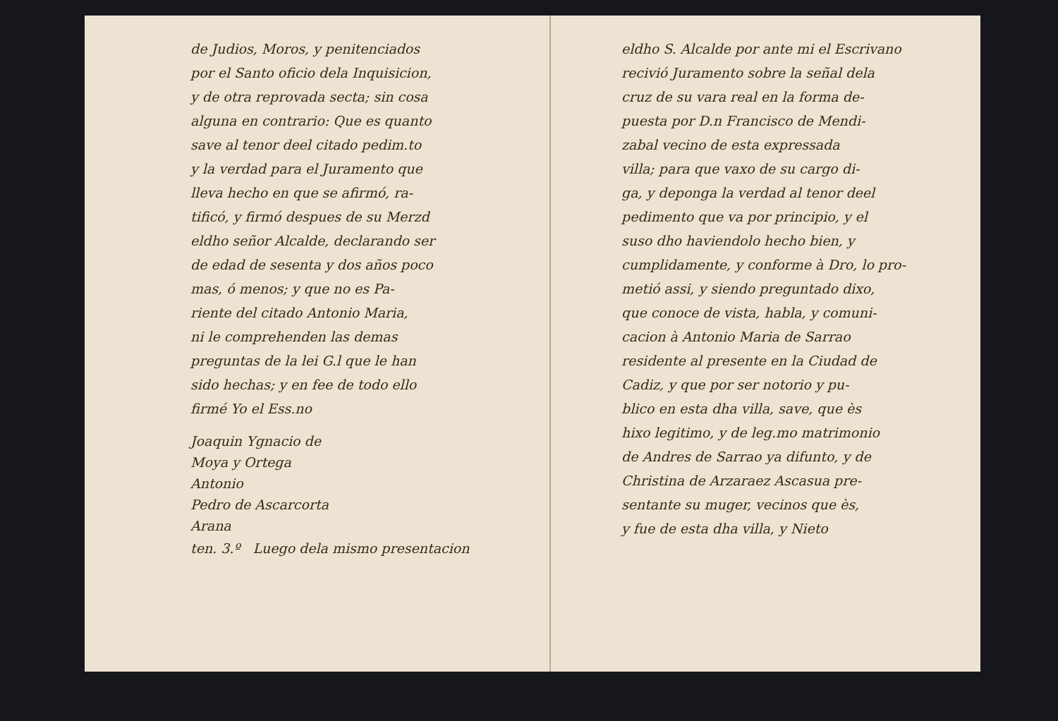de Judios, Moros, y penitenciados
por el Santo oficio dela Inquisicion,
y de otra reprovada secta; sin cosa
alguna en contrario: Que es quanto
save al tenor deel citado pedim.to
y la verdad para el Juramento que
lleva hecho en que se afirmó, ra-
tificó, y firmó despues de su Merzd
eldho señor Alcalde, declarando ser
de edad de sesenta y dos años poco
mas, ó menos; y que no es Pa-
riente del citado Antonio Maria,
ni le comprehenden las demas
preguntas de la lei G.l que le han
sido hechas; y en fee de todo ello
firmé Yo el Ess.no
Joaquin Ygnacio de
Moya y Ortega
Antonio
Pedro de Ascarcorta
Arana
ten. 3.º Luego dela mismo presentacion
eldho S. Alcalde por ante mi el Escrivano
recivió Juramento sobre la señal dela
cruz de su vara real en la forma de-
puesta por D.n Francisco de Mendi-
zabal vecino de esta expressada
villa; para que vaxo de su cargo di-
ga, y deponga la verdad al tenor deel
pedimento que va por principio, y el
suso dho haviendolo hecho bien, y
cumplidamente, y conforme à Dro, lo pro-
metió assi, y siendo preguntado dixo,
que conoce de vista, habla, y comuni-
cacion à Antonio Maria de Sarrao
residente al presente en la Ciudad de
Cadiz, y que por ser notorio y pu-
blico en esta dha villa, save, que ès
hixo legitimo, y de leg.mo matrimonio
de Andres de Sarrao ya difunto, y de
Christina de Arzaraez Ascasua pre-
sentante su muger, vecinos que ès,
y fue de esta dha villa, y Nieto